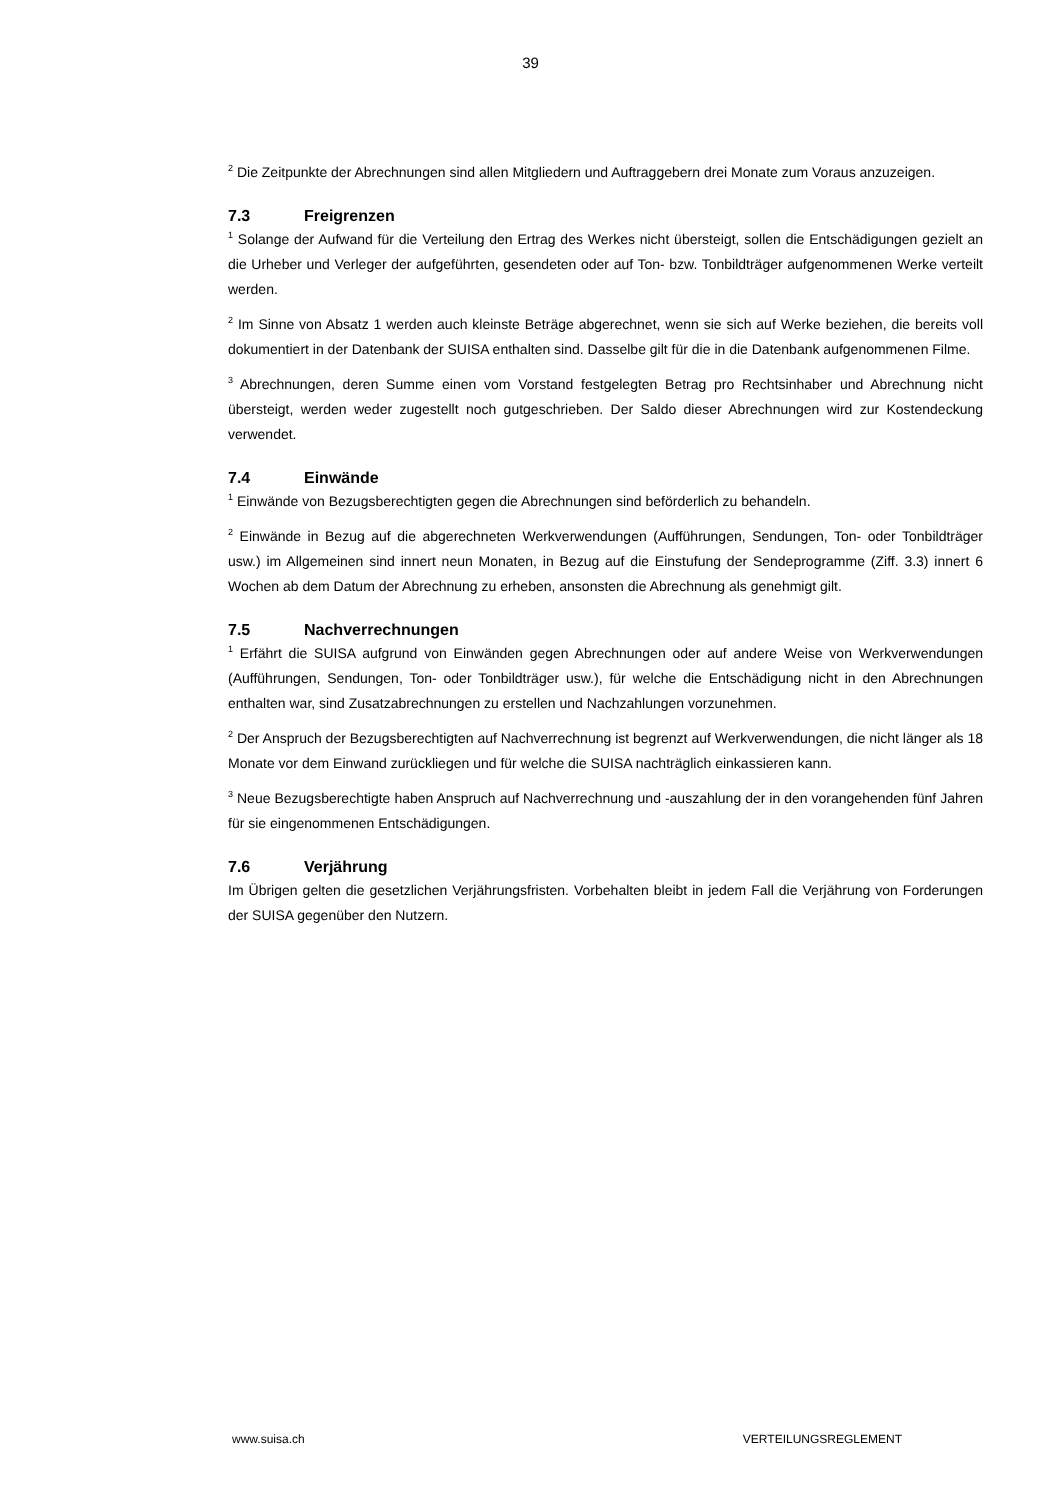39
<sup>2</sup> Die Zeitpunkte der Abrechnungen sind allen Mitgliedern und Auftraggebern drei Monate zum Voraus anzuzeigen.
7.3 Freigrenzen
<sup>1</sup> Solange der Aufwand für die Verteilung den Ertrag des Werkes nicht übersteigt, sollen die Entschädigungen gezielt an die Urheber und Verleger der aufgeführten, gesendeten oder auf Ton- bzw. Tonbildträger aufgenommenen Werke verteilt werden.
<sup>2</sup> Im Sinne von Absatz 1 werden auch kleinste Beträge abgerechnet, wenn sie sich auf Werke beziehen, die bereits voll dokumentiert in der Datenbank der SUISA enthalten sind. Dasselbe gilt für die in die Datenbank aufgenommenen Filme.
<sup>3</sup> Abrechnungen, deren Summe einen vom Vorstand festgelegten Betrag pro Rechtsinhaber und Abrechnung nicht übersteigt, werden weder zugestellt noch gutgeschrieben. Der Saldo dieser Abrechnungen wird zur Kostendeckung verwendet.
7.4 Einwände
<sup>1</sup> Einwände von Bezugsberechtigten gegen die Abrechnungen sind beförderlich zu behandeln.
<sup>2</sup> Einwände in Bezug auf die abgerechneten Werkverwendungen (Aufführungen, Sendungen, Ton- oder Tonbildträger usw.) im Allgemeinen sind innert neun Monaten, in Bezug auf die Einstufung der Sendeprogramme (Ziff. 3.3) innert 6 Wochen ab dem Datum der Abrechnung zu erheben, ansonsten die Abrechnung als genehmigt gilt.
7.5 Nachverrechnungen
<sup>1</sup> Erfährt die SUISA aufgrund von Einwänden gegen Abrechnungen oder auf andere Weise von Werkverwendungen (Aufführungen, Sendungen, Ton- oder Tonbildträger usw.), für welche die Entschädigung nicht in den Abrechnungen enthalten war, sind Zusatzabrechnungen zu erstellen und Nachzahlungen vorzunehmen.
<sup>2</sup> Der Anspruch der Bezugsberechtigten auf Nachverrechnung ist begrenzt auf Werkverwendungen, die nicht länger als 18 Monate vor dem Einwand zurückliegen und für welche die SUISA nachträglich einkassieren kann.
<sup>3</sup> Neue Bezugsberechtigte haben Anspruch auf Nachverrechnung und -auszahlung der in den vorangehenden fünf Jahren für sie eingenommenen Entschädigungen.
7.6 Verjährung
Im Übrigen gelten die gesetzlichen Verjährungsfristen. Vorbehalten bleibt in jedem Fall die Verjährung von Forderungen der SUISA gegenüber den Nutzern.
www.suisa.ch VERTEILUNGSREGLEMENT